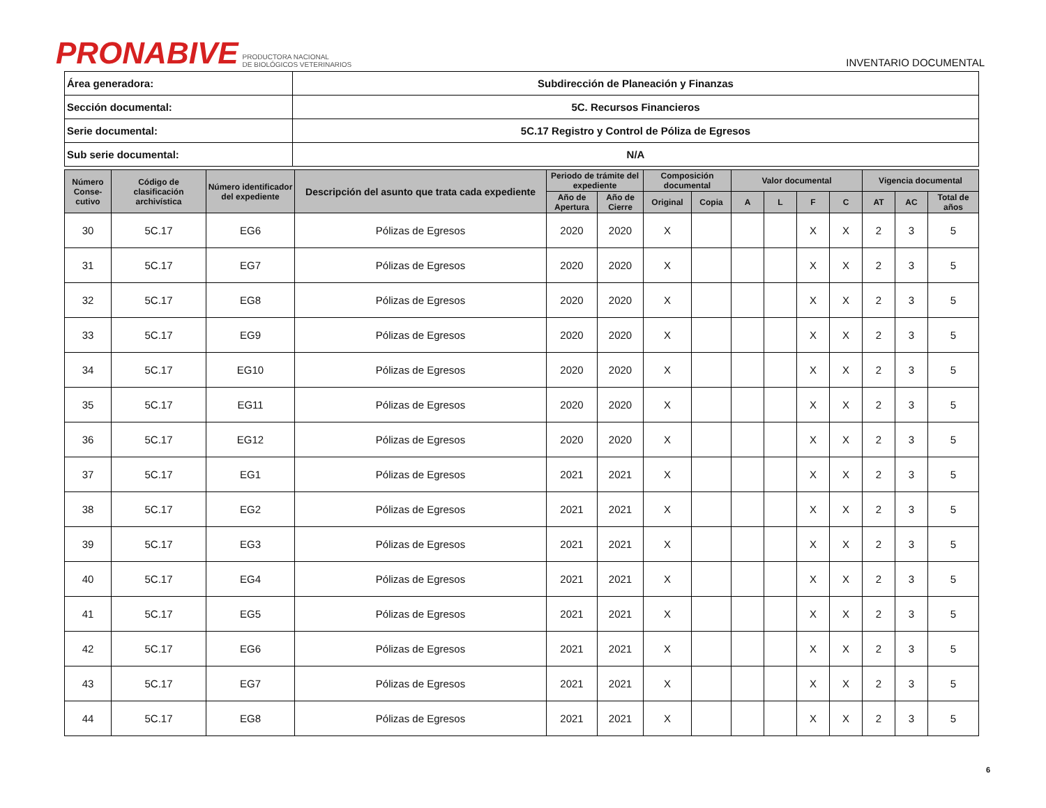PRONABIVE PRODUCTORA NACIONAL
DE BIOLÓGICOS VETERINARIOS
INVENTARIO DOCUMENTAL
| Área generadora: | Subdirección de Planeación y Finanzas |
| Sección documental: | 5C. Recursos Financieros |
| Serie documental: | 5C.17 Registro y Control de Póliza de Egresos |
| Sub serie documental: | N/A |
| Número Conse-cutivo | Código de clasificación archivística | Número identificador del expediente | Descripción del asunto que trata cada expediente | Periodo de trámite del expediente | | Composición documental | | Valor documental | | | | Vigencia documental | | |
| --- | --- | --- | --- | --- | --- | --- | --- | --- | --- | --- | --- | --- | --- | --- |
| | | | | Año de Apertura | Año de Cierre | Original | Copia | A | L | F | C | AT | AC | Total de años |
| 30 | 5C.17 | EG6 | Pólizas de Egresos | 2020 | 2020 | X | | | | X | X | 2 | 3 | 5 |
| 31 | 5C.17 | EG7 | Pólizas de Egresos | 2020 | 2020 | X | | | | X | X | 2 | 3 | 5 |
| 32 | 5C.17 | EG8 | Pólizas de Egresos | 2020 | 2020 | X | | | | X | X | 2 | 3 | 5 |
| 33 | 5C.17 | EG9 | Pólizas de Egresos | 2020 | 2020 | X | | | | X | X | 2 | 3 | 5 |
| 34 | 5C.17 | EG10 | Pólizas de Egresos | 2020 | 2020 | X | | | | X | X | 2 | 3 | 5 |
| 35 | 5C.17 | EG11 | Pólizas de Egresos | 2020 | 2020 | X | | | | X | X | 2 | 3 | 5 |
| 36 | 5C.17 | EG12 | Pólizas de Egresos | 2020 | 2020 | X | | | | X | X | 2 | 3 | 5 |
| 37 | 5C.17 | EG1 | Pólizas de Egresos | 2021 | 2021 | X | | | | X | X | 2 | 3 | 5 |
| 38 | 5C.17 | EG2 | Pólizas de Egresos | 2021 | 2021 | X | | | | X | X | 2 | 3 | 5 |
| 39 | 5C.17 | EG3 | Pólizas de Egresos | 2021 | 2021 | X | | | | X | X | 2 | 3 | 5 |
| 40 | 5C.17 | EG4 | Pólizas de Egresos | 2021 | 2021 | X | | | | X | X | 2 | 3 | 5 |
| 41 | 5C.17 | EG5 | Pólizas de Egresos | 2021 | 2021 | X | | | | X | X | 2 | 3 | 5 |
| 42 | 5C.17 | EG6 | Pólizas de Egresos | 2021 | 2021 | X | | | | X | X | 2 | 3 | 5 |
| 43 | 5C.17 | EG7 | Pólizas de Egresos | 2021 | 2021 | X | | | | X | X | 2 | 3 | 5 |
| 44 | 5C.17 | EG8 | Pólizas de Egresos | 2021 | 2021 | X | | | | X | X | 2 | 3 | 5 |
6